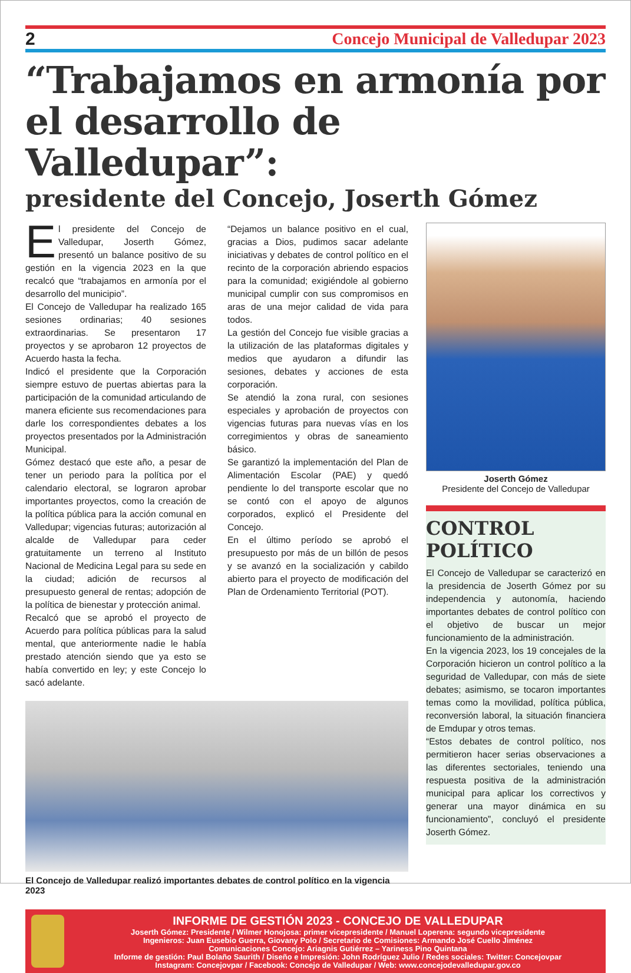2 Concejo Municipal de Valledupar 2023
“Trabajamos en armonía por el desarrollo de Valledupar”:
presidente del Concejo, Joserth Gómez
El presidente del Concejo de Valledupar, Joserth Gómez, presentó un balance positivo de su gestión en la vigencia 2023 en la que recalcó que “trabajamos en armonía por el desarrollo del municipio”.
El Concejo de Valledupar ha realizado 165 sesiones ordinarias; 40 sesiones extraordinarias. Se presentaron 17 proyectos y se aprobaron 12 proyectos de Acuerdo hasta la fecha.
Indicó el presidente que la Corporación siempre estuvo de puertas abiertas para la participación de la comunidad articulando de manera eficiente sus recomendaciones para darle los correspondientes debates a los proyectos presentados por la Administración Municipal.
Gómez destacó que este año, a pesar de tener un periodo para la política por el calendario electoral, se lograron aprobar importantes proyectos, como la creación de la política pública para la acción comunal en Valledupar; vigencias futuras; autorización al alcalde de Valledupar para ceder gratuitamente un terreno al Instituto Nacional de Medicina Legal para su sede en la ciudad; adición de recursos al presupuesto general de rentas; adopción de la política de bienestar y protección animal.
Recalcó que se aprobó el proyecto de Acuerdo para política públicas para la salud mental, que anteriormente nadie le había prestado atención siendo que ya esto se había convertido en ley; y este Concejo lo sacó adelante.
“Dejamos un balance positivo en el cual, gracias a Dios, pudimos sacar adelante iniciativas y debates de control político en el recinto de la corporación abriendo espacios para la comunidad; exigiéndole al gobierno municipal cumplir con sus compromisos en aras de una mejor calidad de vida para todos.
La gestión del Concejo fue visible gracias a la utilización de las plataformas digitales y medios que ayudaron a difundir las sesiones, debates y acciones de esta corporación.
Se atendió la zona rural, con sesiones especiales y aprobación de proyectos con vigencias futuras para nuevas vías en los corregimientos y obras de saneamiento básico.
Se garantizó la implementación del Plan de Alimentación Escolar (PAE) y quedó pendiente lo del transporte escolar que no se contó con el apoyo de algunos corporados, explicó el Presidente del Concejo.
En el último período se aprobó el presupuesto por más de un billón de pesos y se avanzó en la socialización y cabildo abierto para el proyecto de modificación del Plan de Ordenamiento Territorial (POT).
El Concejo de Valledupar realizó importantes debates de control político en la vigencia 2023
Joserth Gómez
Presidente del Concejo de Valledupar
CONTROL POLÍTICO
El Concejo de Valledupar se caracterizó en la presidencia de Joserth Gómez por su independencia y autonomía, haciendo importantes debates de control político con el objetivo de buscar un mejor funcionamiento de la administración.
En la vigencia 2023, los 19 concejales de la Corporación hicieron un control político a la seguridad de Valledupar, con más de siete debates; asimismo, se tocaron importantes temas como la movilidad, política pública, reconversión laboral, la situación financiera de Emdupar y otros temas.
“Estos debates de control político, nos permitieron hacer serias observaciones a las diferentes sectoriales, teniendo una respuesta positiva de la administración municipal para aplicar los correctivos y generar una mayor dinámica en su funcionamiento”, concluyó el presidente Joserth Gómez.
INFORME DE GESTIÓN 2023 - CONCEJO DE VALLEDUPAR
Joserth Gómez: Presidente / Wilmer Honojosa: primer vicepresidente / Manuel Loperena: segundo vicepresidente
Ingenieros: Juan Eusebio Guerra, Giovany Polo / Secretario de Comisiones: Armando José Cuello Jiménez
Comunicaciones Concejo: Ariagnis Gutiérrez – Yariness Pino Quintana
Informe de gestión: Paul Bolaño Saurith / Diseño e Impresión: John Rodríguez Julio / Redes sociales: Twitter: Concejovpar
Instagram: Concejovpar / Facebook: Concejo de Valledupar / Web: www.concejodevalledupar.gov.co